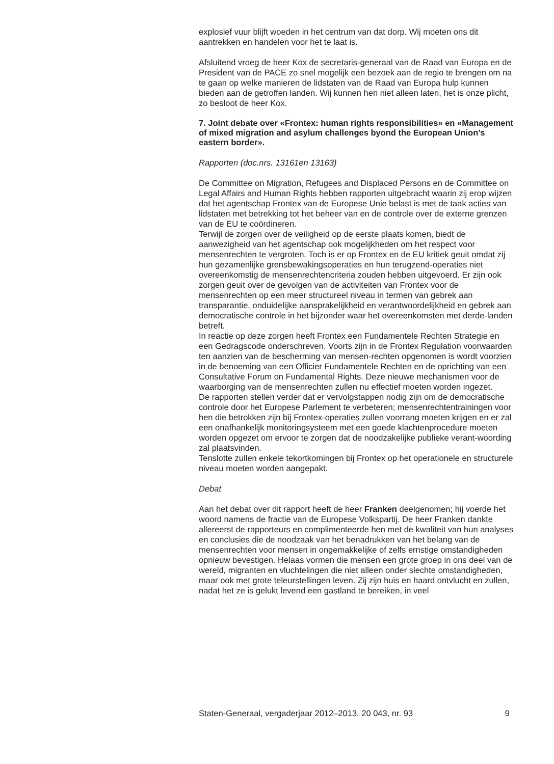explosief vuur blijft woeden in het centrum van dat dorp. Wij moeten ons dit aantrekken en handelen voor het te laat is.
Afsluitend vroeg de heer Kox de secretaris-generaal van de Raad van Europa en de President van de PACE zo snel mogelijk een bezoek aan de regio te brengen om na te gaan op welke manieren de lidstaten van de Raad van Europa hulp kunnen bieden aan de getroffen landen. Wij kunnen hen niet alleen laten, het is onze plicht, zo besloot de heer Kox.
7. Joint debate over «Frontex: human rights responsibilities» en «Management of mixed migration and asylum challenges byond the European Union’s eastern border».
Rapporten (doc.nrs. 13161en 13163)
De Committee on Migration, Refugees and Displaced Persons en de Committee on Legal Affairs and Human Rights hebben rapporten uitgebracht waarin zij erop wijzen dat het agentschap Frontex van de Europese Unie belast is met de taak acties van lidstaten met betrekking tot het beheer van en de controle over de externe grenzen van de EU te coördineren.
Terwijl de zorgen over de veiligheid op de eerste plaats komen, biedt de aanwezigheid van het agentschap ook mogelijkheden om het respect voor mensenrechten te vergroten. Toch is er op Frontex en de EU kritiek geuit omdat zij hun gezamenlijke grensbewakingsoperaties en hun terugzend-operaties niet overeenkomstig de mensenrechtencriteria zouden hebben uitgevoerd. Er zijn ook zorgen geuit over de gevolgen van de activiteiten van Frontex voor de mensenrechten op een meer structureel niveau in termen van gebrek aan transparantie, onduidelijke aansprakelijkheid en verantwoordelijkheid en gebrek aan democratische controle in het bijzonder waar het overeenkomsten met derde-landen betreft.
In reactie op deze zorgen heeft Frontex een Fundamentele Rechten Strategie en een Gedragscode onderschreven. Voorts zijn in de Frontex Regulation voorwaarden ten aanzien van de bescherming van mensen-rechten opgenomen is wordt voorzien in de benoeming van een Officier Fundamentele Rechten en de oprichting van een Consultative Forum on Fundamental Rights. Deze nieuwe mechanismen voor de waarborging van de mensenrechten zullen nu effectief moeten worden ingezet.
De rapporten stellen verder dat er vervolgstappen nodig zijn om de democratische controle door het Europese Parlement te verbeteren; mensenrechtentrainingen voor hen die betrokken zijn bij Frontex-operaties zullen voorrang moeten krijgen en er zal een onafhankelijk monitoringsysteem met een goede klachtenprocedure moeten worden opgezet om ervoor te zorgen dat de noodzakelijke publieke verant-woording zal plaatsvinden.
Tenslotte zullen enkele tekortkomingen bij Frontex op het operationele en structurele niveau moeten worden aangepakt.
Debat
Aan het debat over dit rapport heeft de heer Franken deelgenomen; hij voerde het woord namens de fractie van de Europese Volkspartij. De heer Franken dankte allereerst de rapporteurs en complimenteerde hen met de kwaliteit van hun analyses en conclusies die de noodzaak van het benadrukken van het belang van de mensenrechten voor mensen in ongemakkelijke of zelfs ernstige omstandigheden opnieuw bevestigen. Helaas vormen die mensen een grote groep in ons deel van de wereld, migranten en vluchtelingen die niet alleen onder slechte omstandigheden, maar ook met grote teleurstellingen leven. Zij zijn huis en haard ontvlucht en zullen, nadat het ze is gelukt levend een gastland te bereiken, in veel
Staten-Generaal, vergaderjaar 2012–2013, 20 043, nr. 93 9